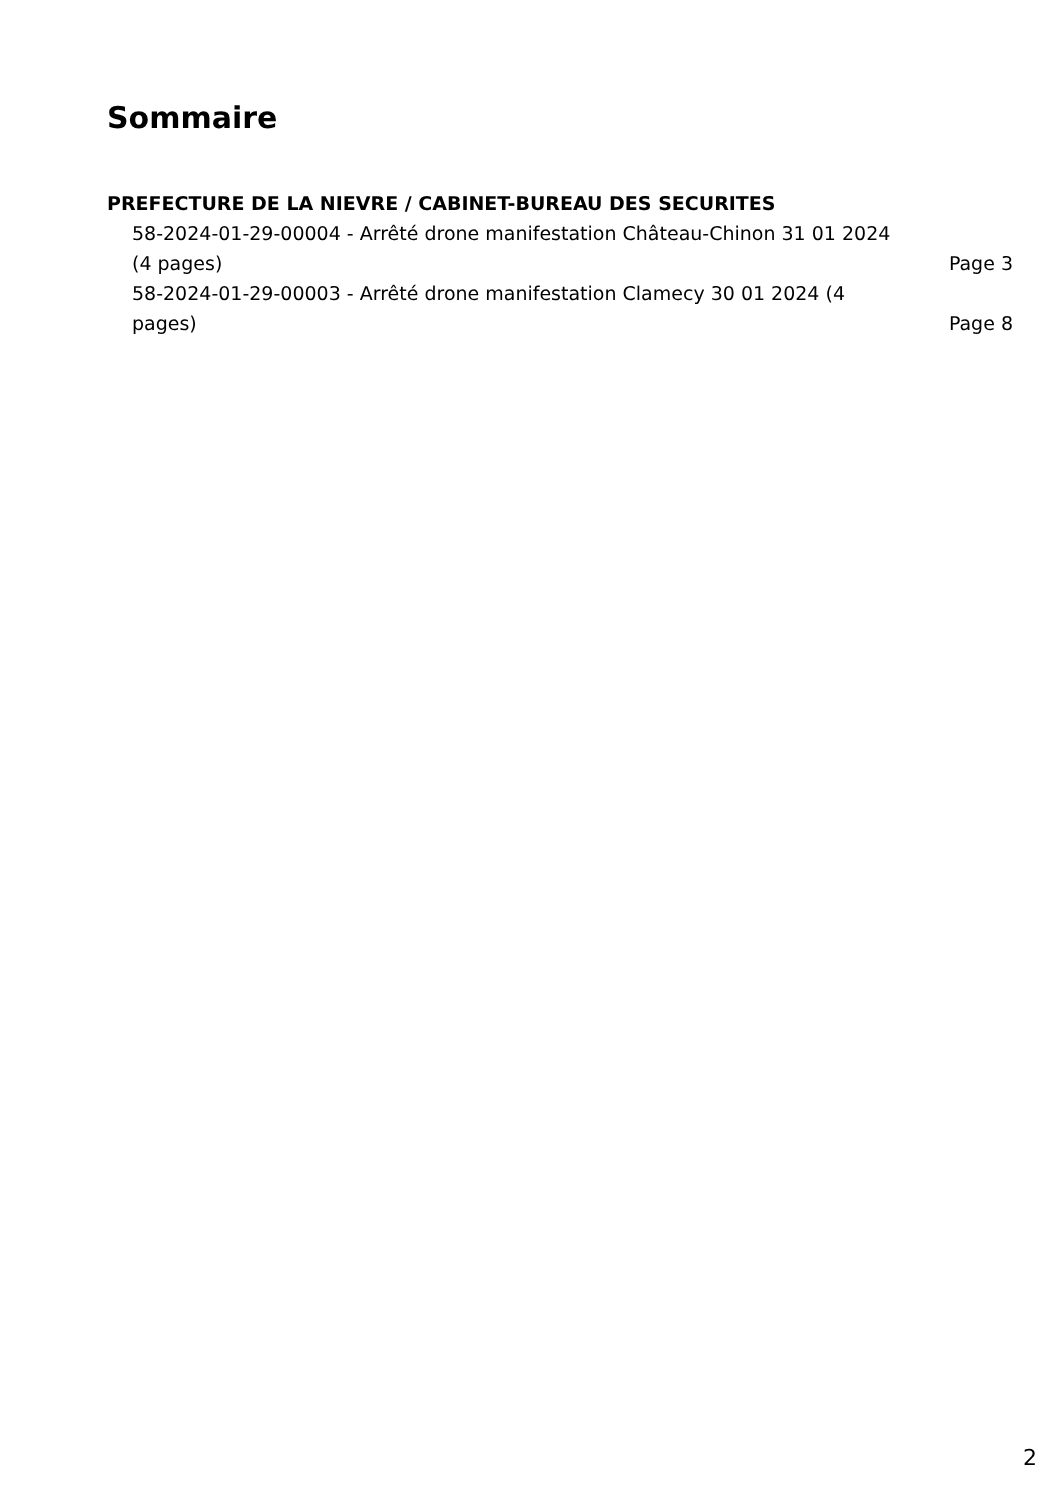Sommaire
PREFECTURE DE LA NIEVRE / CABINET-BUREAU DES SECURITES
58-2024-01-29-00004 - Arrêté drone manifestation Château-Chinon 31 01 2024 (4 pages) Page 3
58-2024-01-29-00003 - Arrêté drone manifestation Clamecy 30 01 2024 (4 pages) Page 8
2